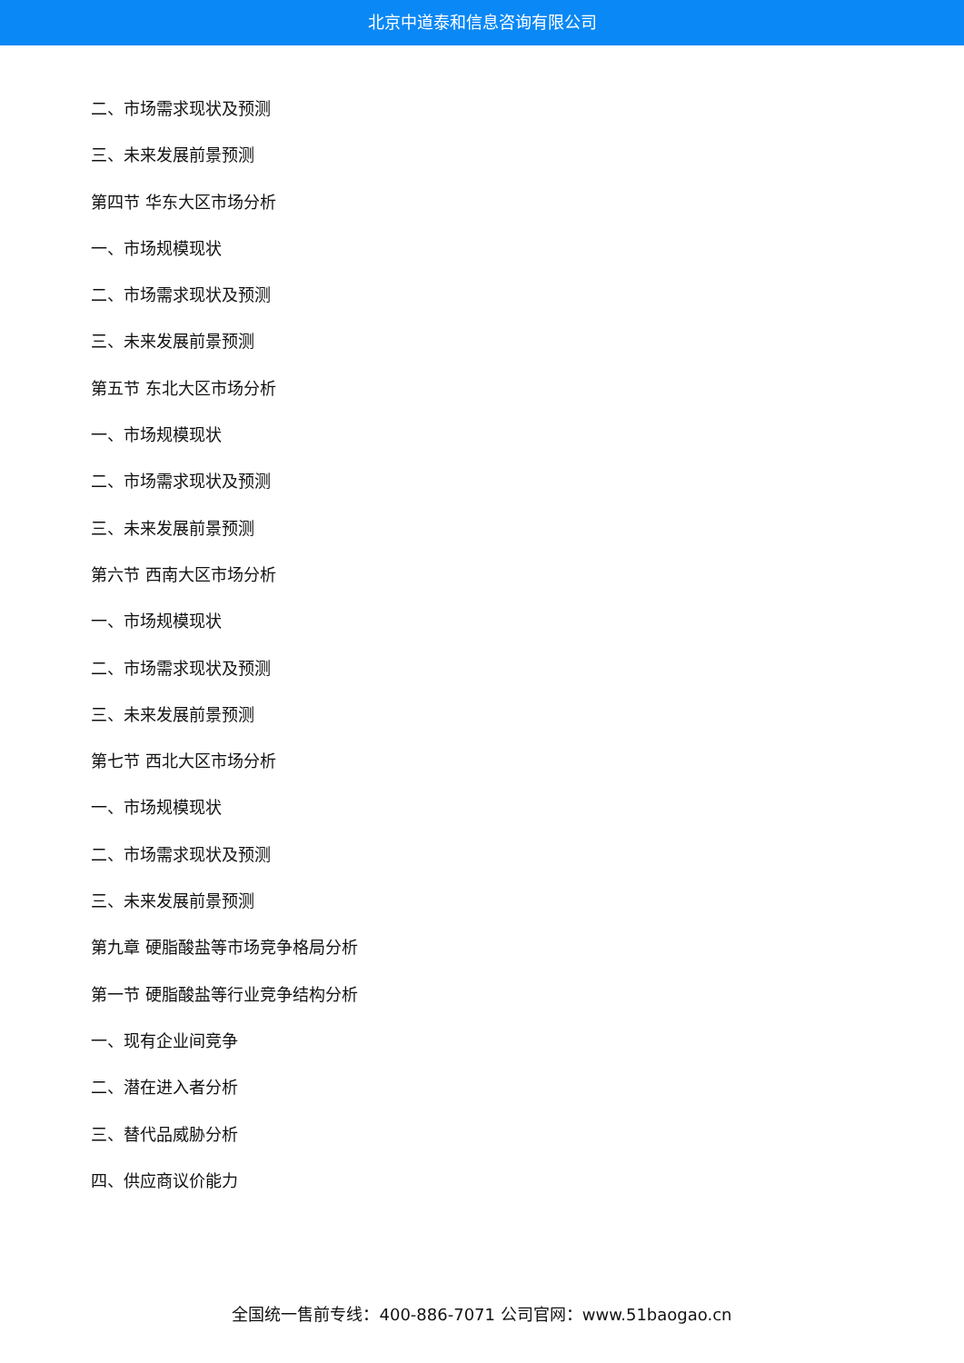北京中道泰和信息咨询有限公司
二、市场需求现状及预测
三、未来发展前景预测
第四节 华东大区市场分析
一、市场规模现状
二、市场需求现状及预测
三、未来发展前景预测
第五节 东北大区市场分析
一、市场规模现状
二、市场需求现状及预测
三、未来发展前景预测
第六节 西南大区市场分析
一、市场规模现状
二、市场需求现状及预测
三、未来发展前景预测
第七节 西北大区市场分析
一、市场规模现状
二、市场需求现状及预测
三、未来发展前景预测
第九章 硬脂酸盐等市场竞争格局分析
第一节 硬脂酸盐等行业竞争结构分析
一、现有企业间竞争
二、潜在进入者分析
三、替代品威胁分析
四、供应商议价能力
全国统一售前专线：400-886-7071 公司官网：www.51baogao.cn